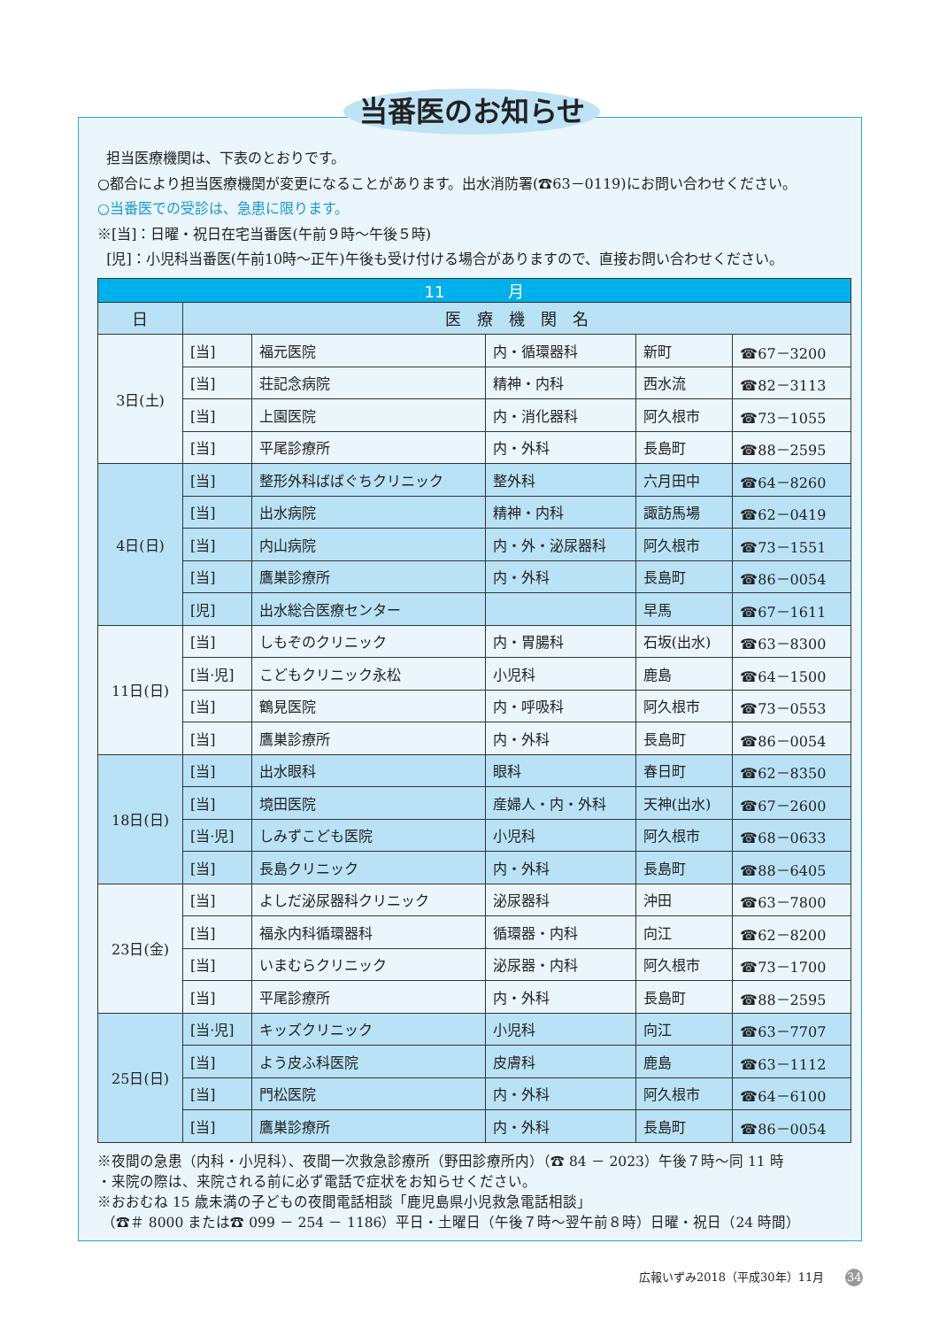当番医のお知らせ
担当医療機関は、下表のとおりです。
○都合により担当医療機関が変更になることがあります。出水消防署(☎63－0119)にお問い合わせください。
○当番医での受診は、急患に限ります。
※[当]：日曜・祝日在宅当番医(午前９時～午後５時)
[児]：小児科当番医(午前10時～正午)午後も受け付ける場合がありますので、直接お問い合わせください。
| 11 月 | | | | | |
| --- | --- | --- | --- | --- | --- |
| 日 | 医 療 機 関 名 | | | | |
| 3日(土) | [当] | 福元医院 | 内・循環器科 | 新町 | ☎67－3200 |
| | [当] | 荘記念病院 | 精神・内科 | 西水流 | ☎82－3113 |
| | [当] | 上園医院 | 内・消化器科 | 阿久根市 | ☎73－1055 |
| | [当] | 平尾診療所 | 内・外科 | 長島町 | ☎88－2595 |
| 4日(日) | [当] | 整形外科ばばぐちクリニック | 整外科 | 六月田中 | ☎64－8260 |
| | [当] | 出水病院 | 精神・内科 | 諏訪馬場 | ☎62－0419 |
| | [当] | 内山病院 | 内・外・泌尿器科 | 阿久根市 | ☎73－1551 |
| | [当] | 鷹巣診療所 | 内・外科 | 長島町 | ☎86－0054 |
| | [児] | 出水総合医療センター | | 早馬 | ☎67－1611 |
| 11日(日) | [当] | しもぞのクリニック | 内・胃腸科 | 石坂(出水) | ☎63－8300 |
| | [当·児] | こどもクリニック永松 | 小児科 | 鹿島 | ☎64－1500 |
| | [当] | 鶴見医院 | 内・呼吸科 | 阿久根市 | ☎73－0553 |
| | [当] | 鷹巣診療所 | 内・外科 | 長島町 | ☎86－0054 |
| 18日(日) | [当] | 出水眼科 | 眼科 | 春日町 | ☎62－8350 |
| | [当] | 境田医院 | 産婦人・内・外科 | 天神(出水) | ☎67－2600 |
| | [当·児] | しみずこども医院 | 小児科 | 阿久根市 | ☎68－0633 |
| | [当] | 長島クリニック | 内・外科 | 長島町 | ☎88－6405 |
| 23日(金) | [当] | よしだ泌尿器科クリニック | 泌尿器科 | 沖田 | ☎63－7800 |
| | [当] | 福永内科循環器科 | 循環器・内科 | 向江 | ☎62－8200 |
| | [当] | いまむらクリニック | 泌尿器・内科 | 阿久根市 | ☎73－1700 |
| | [当] | 平尾診療所 | 内・外科 | 長島町 | ☎88－2595 |
| 25日(日) | [当·児] | キッズクリニック | 小児科 | 向江 | ☎63－7707 |
| | [当] | よう皮ふ科医院 | 皮膚科 | 鹿島 | ☎63－1112 |
| | [当] | 門松医院 | 内・外科 | 阿久根市 | ☎64－6100 |
| | [当] | 鷹巣診療所 | 内・外科 | 長島町 | ☎86－0054 |
※夜間の急患（内科・小児科）、夜間一次救急診療所（野田診療所内）（☎ 84 － 2023）午後７時～同 11 時
・来院の際は、来院される前に必ず電話で症状をお知らせください。
※おおむね 15 歳未満の子どもの夜間電話相談「鹿児島県小児救急電話相談」
（☎＃ 8000 または☎ 099 － 254 － 1186）平日・土曜日（午後７時～翌午前８時）日曜・祝日（24 時間）
広報いずみ2018（平成30年）11月 34